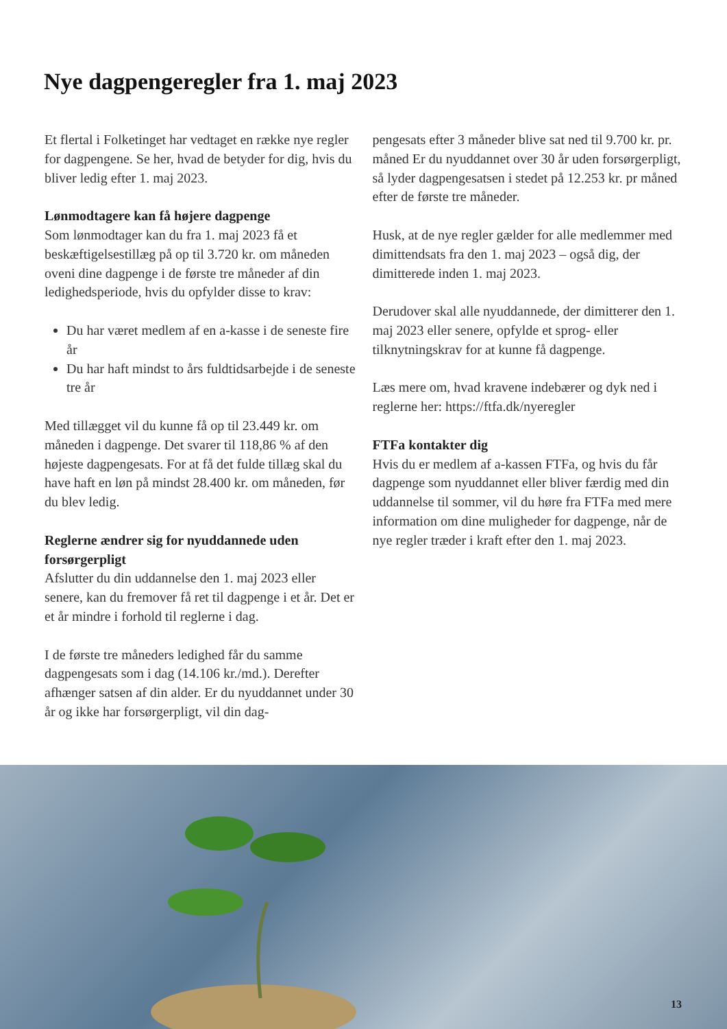Nye dagpengeregler fra 1. maj 2023
Et flertal i Folketinget har vedtaget en række nye regler for dagpengene. Se her, hvad de betyder for dig, hvis du bliver ledig efter 1. maj 2023.
Lønmodtagere kan få højere dagpenge
Som lønmodtager kan du fra 1. maj 2023 få et beskæftigelsestillæg på op til 3.720 kr. om måneden oveni dine dagpenge i de første tre måneder af din ledighedsperiode, hvis du opfylder disse to krav:
Du har været medlem af en a-kasse i de seneste fire år
Du har haft mindst to års fuldtidsarbejde i de seneste tre år
Med tillægget vil du kunne få op til 23.449 kr. om måneden i dagpenge. Det svarer til 118,86 % af den højeste dagpengesats. For at få det fulde tillæg skal du have haft en løn på mindst 28.400 kr. om måneden, før du blev ledig.
Reglerne ændrer sig for nyuddannede uden forsørgerpligt
Afslutter du din uddannelse den 1. maj 2023 eller senere, kan du fremover få ret til dagpenge i et år. Det er et år mindre i forhold til reglerne i dag.
I de første tre måneders ledighed får du samme dagpengesats som i dag (14.106 kr./md.). Derefter afhænger satsen af din alder. Er du nyuddannet under 30 år og ikke har forsørgerpligt, vil din dag-
pengesats efter 3 måneder blive sat ned til 9.700 kr. pr. måned Er du nyuddannet over 30 år uden forsørgerpligt, så lyder dagpengesatsen i stedet på 12.253 kr. pr måned efter de første tre måneder.
Husk, at de nye regler gælder for alle medlemmer med dimittendsats fra den 1. maj 2023 – også dig, der dimitterede inden 1. maj 2023.
Derudover skal alle nyuddannede, der dimitterer den 1. maj 2023 eller senere, opfylde et sprog- eller tilknytningskrav for at kunne få dagpenge.
Læs mere om, hvad kravene indebærer og dyk ned i reglerne her: https://ftfa.dk/nyeregler
FTFa kontakter dig
Hvis du er medlem af a-kassen FTFa, og hvis du får dagpenge som nyuddannet eller bliver færdig med din uddannelse til sommer, vil du høre fra FTFa med mere information om dine muligheder for dagpenge, når de nye regler træder i kraft efter den 1. maj 2023.
13